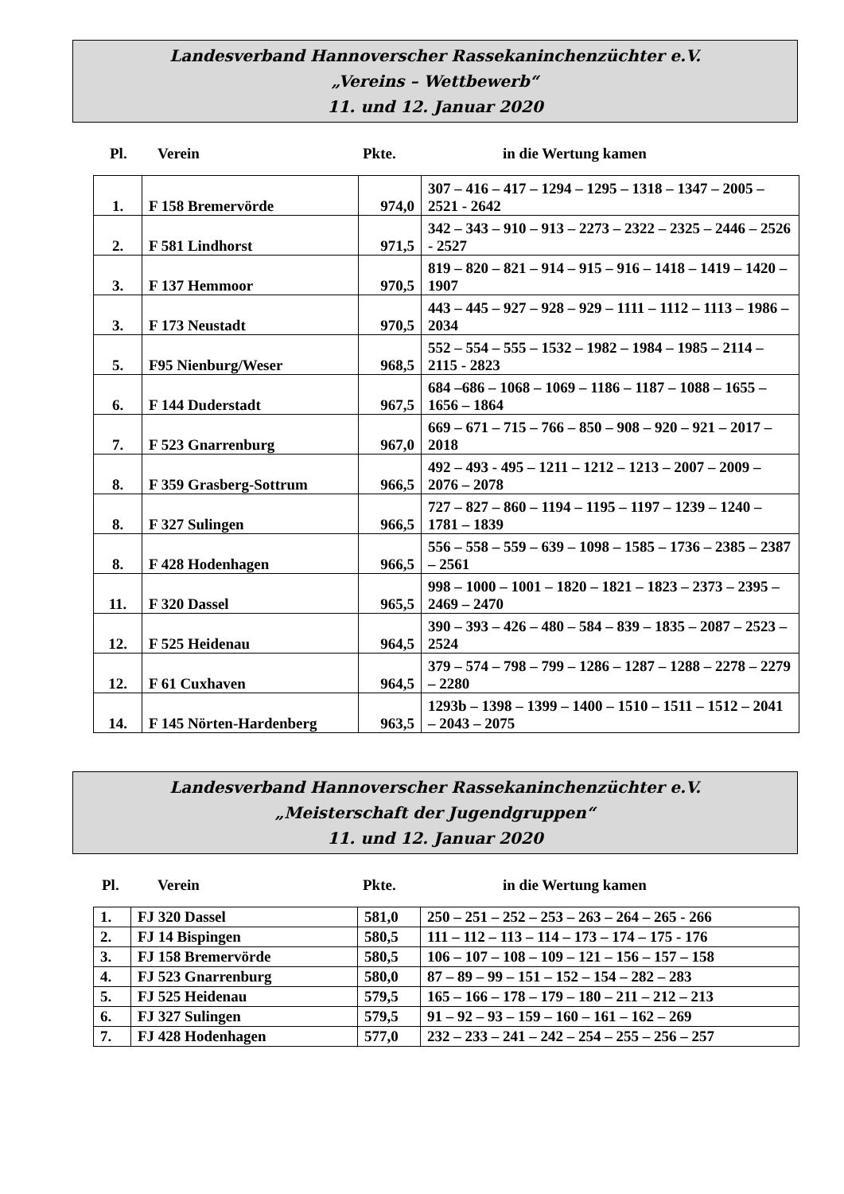Landesverband Hannoverscher Rassekaninchenzüchter e.V.
„Vereins – Wettbewerb“
11. und 12. Januar 2020
Pl. Verein Pkte. in die Wertung kamen
| 1. | F 158 Bremervörde | 974,0 | 307 – 416 – 417 – 1294 – 1295 – 1318 – 1347 – 2005 – 2521 - 2642 |
| 2. | F 581 Lindhorst | 971,5 | 342 – 343 – 910 – 913 – 2273 – 2322 – 2325 – 2446 – 2526 - 2527 |
| 3. | F 137 Hemmoor | 970,5 | 819 – 820 – 821 – 914 – 915 – 916 – 1418 – 1419 – 1420 – 1907 |
| 3. | F 173 Neustadt | 970,5 | 443 – 445 – 927 – 928 – 929 – 1111 – 1112 – 1113 – 1986 – 2034 |
| 5. | F95 Nienburg/Weser | 968,5 | 552 – 554 – 555 – 1532 – 1982 – 1984 – 1985 – 2114 – 2115 - 2823 |
| 6. | F 144 Duderstadt | 967,5 | 684 –686 – 1068 – 1069 – 1186 – 1187 – 1088 – 1655 – 1656 – 1864 |
| 7. | F 523 Gnarrenburg | 967,0 | 669 – 671 – 715 – 766 – 850 – 908 – 920 – 921 – 2017 – 2018 |
| 8. | F 359 Grasberg-Sottrum | 966,5 | 492 – 493 - 495 – 1211 – 1212 – 1213 – 2007 – 2009 – 2076 – 2078 |
| 8. | F 327 Sulingen | 966,5 | 727 – 827 – 860 – 1194 – 1195 – 1197 – 1239 – 1240 – 1781 – 1839 |
| 8. | F 428 Hodenhagen | 966,5 | 556 – 558 – 559 – 639 – 1098 – 1585 – 1736 – 2385 – 2387 – 2561 |
| 11. | F 320 Dassel | 965,5 | 998 – 1000 – 1001 – 1820 – 1821 – 1823 – 2373 – 2395 – 2469 – 2470 |
| 12. | F 525 Heidenau | 964,5 | 390 – 393 – 426 – 480 – 584 – 839 – 1835 – 2087 – 2523 – 2524 |
| 12. | F 61 Cuxhaven | 964,5 | 379 – 574 – 798 – 799 – 1286 – 1287 – 1288 – 2278 – 2279 – 2280 |
| 14. | F 145 Nörten-Hardenberg | 963,5 | 1293b – 1398 – 1399 – 1400 – 1510 – 1511 – 1512 – 2041 – 2043 – 2075 |
Landesverband Hannoverscher Rassekaninchenzüchter e.V.
„Meisterschaft der Jugendgruppen“
11. und 12. Januar 2020
Pl. Verein Pkte. in die Wertung kamen
| 1. | FJ 320 Dassel | 581,0 | 250 – 251 – 252 – 253 – 263 – 264 – 265 - 266 |
| 2. | FJ 14 Bispingen | 580,5 | 111 – 112 – 113 – 114 – 173 – 174 – 175 - 176 |
| 3. | FJ 158 Bremervörde | 580,5 | 106 – 107 – 108 – 109 – 121 – 156 – 157 – 158 |
| 4. | FJ 523 Gnarrenburg | 580,0 | 87 – 89 – 99 – 151 – 152 – 154 – 282 – 283 |
| 5. | FJ 525 Heidenau | 579,5 | 165 – 166 – 178 – 179 – 180 – 211 – 212 – 213 |
| 6. | FJ 327 Sulingen | 579,5 | 91 – 92 – 93 – 159 – 160 – 161 – 162 – 269 |
| 7. | FJ 428 Hodenhagen | 577,0 | 232 – 233 – 241 – 242 – 254 – 255 – 256 – 257 |